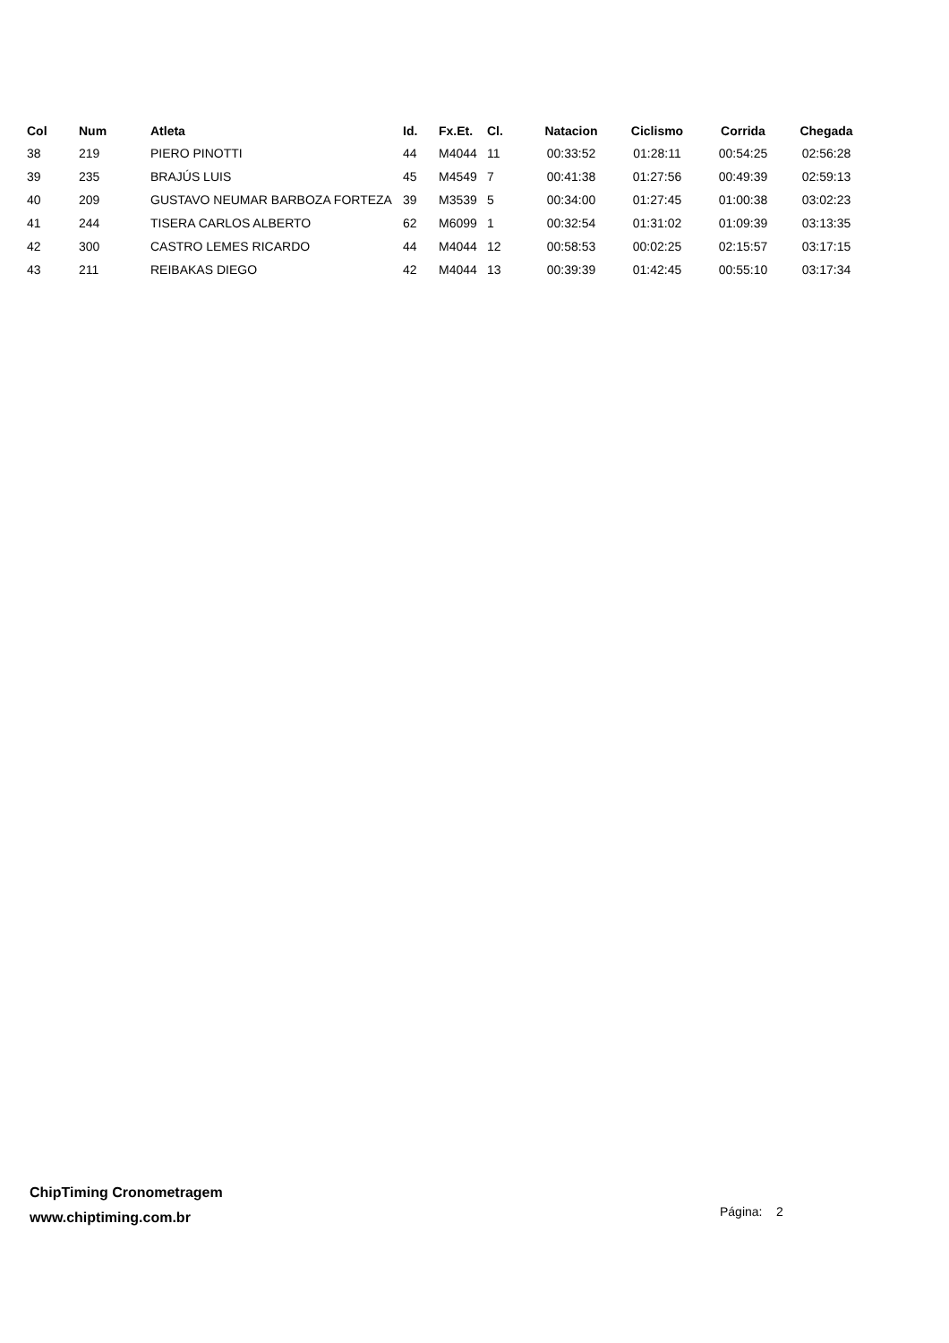| Col | Num | Atleta | Id. | Fx.Et. | Cl. | Natacion | Ciclismo | Corrida | Chegada |
| --- | --- | --- | --- | --- | --- | --- | --- | --- | --- |
| 38 | 219 | PIERO PINOTTI | 44 | M4044 | 11 | 00:33:52 | 01:28:11 | 00:54:25 | 02:56:28 |
| 39 | 235 | BRAJÚS LUIS | 45 | M4549 | 7 | 00:41:38 | 01:27:56 | 00:49:39 | 02:59:13 |
| 40 | 209 | GUSTAVO NEUMAR BARBOZA FORTEZA | 39 | M3539 | 5 | 00:34:00 | 01:27:45 | 01:00:38 | 03:02:23 |
| 41 | 244 | TISERA CARLOS ALBERTO | 62 | M6099 | 1 | 00:32:54 | 01:31:02 | 01:09:39 | 03:13:35 |
| 42 | 300 | CASTRO LEMES RICARDO | 44 | M4044 | 12 | 00:58:53 | 00:02:25 | 02:15:57 | 03:17:15 |
| 43 | 211 | REIBAKAS DIEGO | 42 | M4044 | 13 | 00:39:39 | 01:42:45 | 00:55:10 | 03:17:34 |
ChipTiming Cronometragem
www.chiptiming.com.br
Página: 2